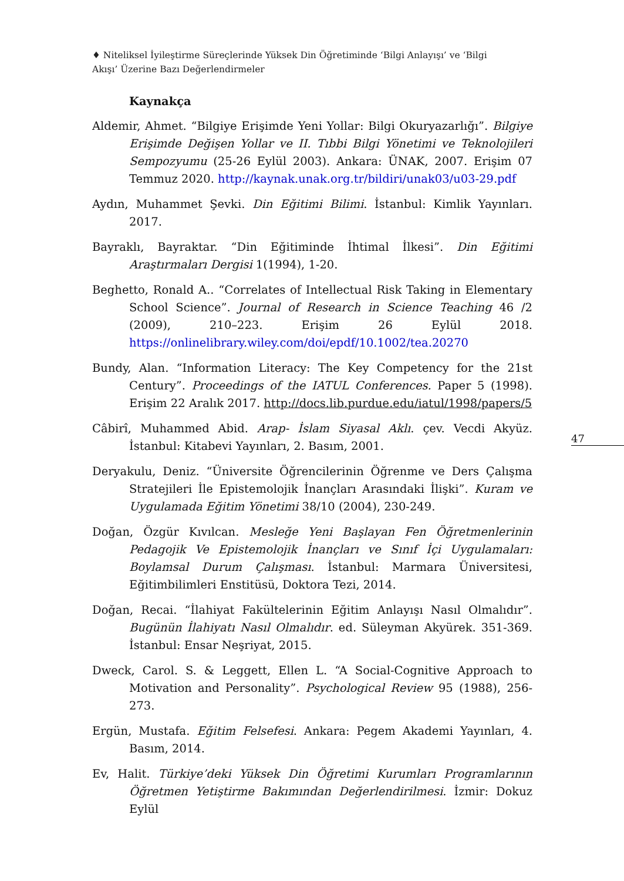♦ Niteliksel İyileştirme Süreçlerinde Yüksek Din Öğretiminde ‘Bilgi Anlayışı’ ve ‘Bilgi Akışı’ Üzerine Bazı Değerlendirmeler
Kaynakça
Aldemir, Ahmet. “Bilgiye Erişimde Yeni Yollar: Bilgi Okuryazarlığı”. Bilgiye Erişimde Değişen Yollar ve II. Tıbbi Bilgi Yönetimi ve Teknolojileri Sempozyumu (25-26 Eylül 2003). Ankara: ÜNAK, 2007. Erişim 07 Temmuz 2020. http://kaynak.unak.org.tr/bildiri/unak03/u03-29.pdf
Aydın, Muhammet Şevki. Din Eğitimi Bilimi. İstanbul: Kimlik Yayınları. 2017.
Bayraklı, Bayraktar. “Din Eğitiminde İhtimal İlkesi”. Din Eğitimi Araştırmaları Dergisi 1(1994), 1-20.
Beghetto, Ronald A.. “Correlates of Intellectual Risk Taking in Elementary School Science”. Journal of Research in Science Teaching 46 /2 (2009), 210–223. Erişim 26 Eylül 2018. https://onlinelibrary.wiley.com/doi/epdf/10.1002/tea.20270
Bundy, Alan. “Information Literacy: The Key Competency for the 21st Century”. Proceedings of the IATUL Conferences. Paper 5 (1998). Erişim 22 Aralık 2017. http://docs.lib.purdue.edu/iatul/1998/papers/5
Câbirî, Muhammed Abid. Arap- İslam Siyasal Aklı. çev. Vecdi Akyüz. İstanbul: Kitabevi Yayınları, 2. Basım, 2001.
Deryakulu, Deniz. “Üniversite Öğrencilerinin Öğrenme ve Ders Çalışma Stratejileri İle Epistemolojik İnançları Arasındaki İlişki”. Kuram ve Uygulamada Eğitim Yönetimi 38/10 (2004), 230-249.
Doğan, Özgür Kıvılcan. Mesleğe Yeni Başlayan Fen Öğretmenlerinin Pedagojik Ve Epistemolojik İnançları ve Sınıf İçi Uygulamaları: Boylamsal Durum Çalışması. İstanbul: Marmara Üniversitesi, Eğitimbilimleri Enstitüsü, Doktora Tezi, 2014.
Doğan, Recai. “İlahiyat Fakültelerinin Eğitim Anlayışı Nasıl Olmalıdır”. Bugünün İlahiyatı Nasıl Olmalıdır. ed. Süleyman Akyürek. 351-369. İstanbul: Ensar Neşriyat, 2015.
Dweck, Carol. S. & Leggett, Ellen L. “A Social-Cognitive Approach to Motivation and Personality”. Psychological Review 95 (1988), 256-273.
Ergün, Mustafa. Eğitim Felsefesi. Ankara: Pegem Akademi Yayınları, 4. Basım, 2014.
Ev, Halit. Türkiye’deki Yüksek Din Öğretimi Kurumları Programlarının Öğretmen Yetiştirme Bakımından Değerlendirilmesi. İzmir: Dokuz Eylül
47